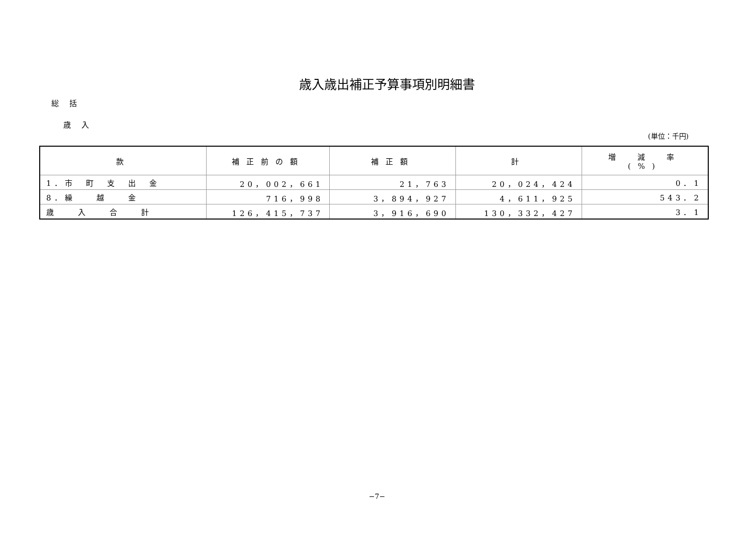歳入歳出補正予算事項別明細書
総 括
歳 入
(単位：千円)
| 款 | 補正前の額 | 補正額 | 計 | 増 減 率 (%) |
| --- | --- | --- | --- | --- |
| 1．市 町 支 出 金 | 20，002，661 | 21，763 | 20，024，424 | 0．1 |
| 8．繰 越 金 | 716，998 | 3，894，927 | 4，611，925 | 543．2 |
| 歳 入 合 計 | 126，415，737 | 3，916，690 | 130，332，427 | 3．1 |
−7−